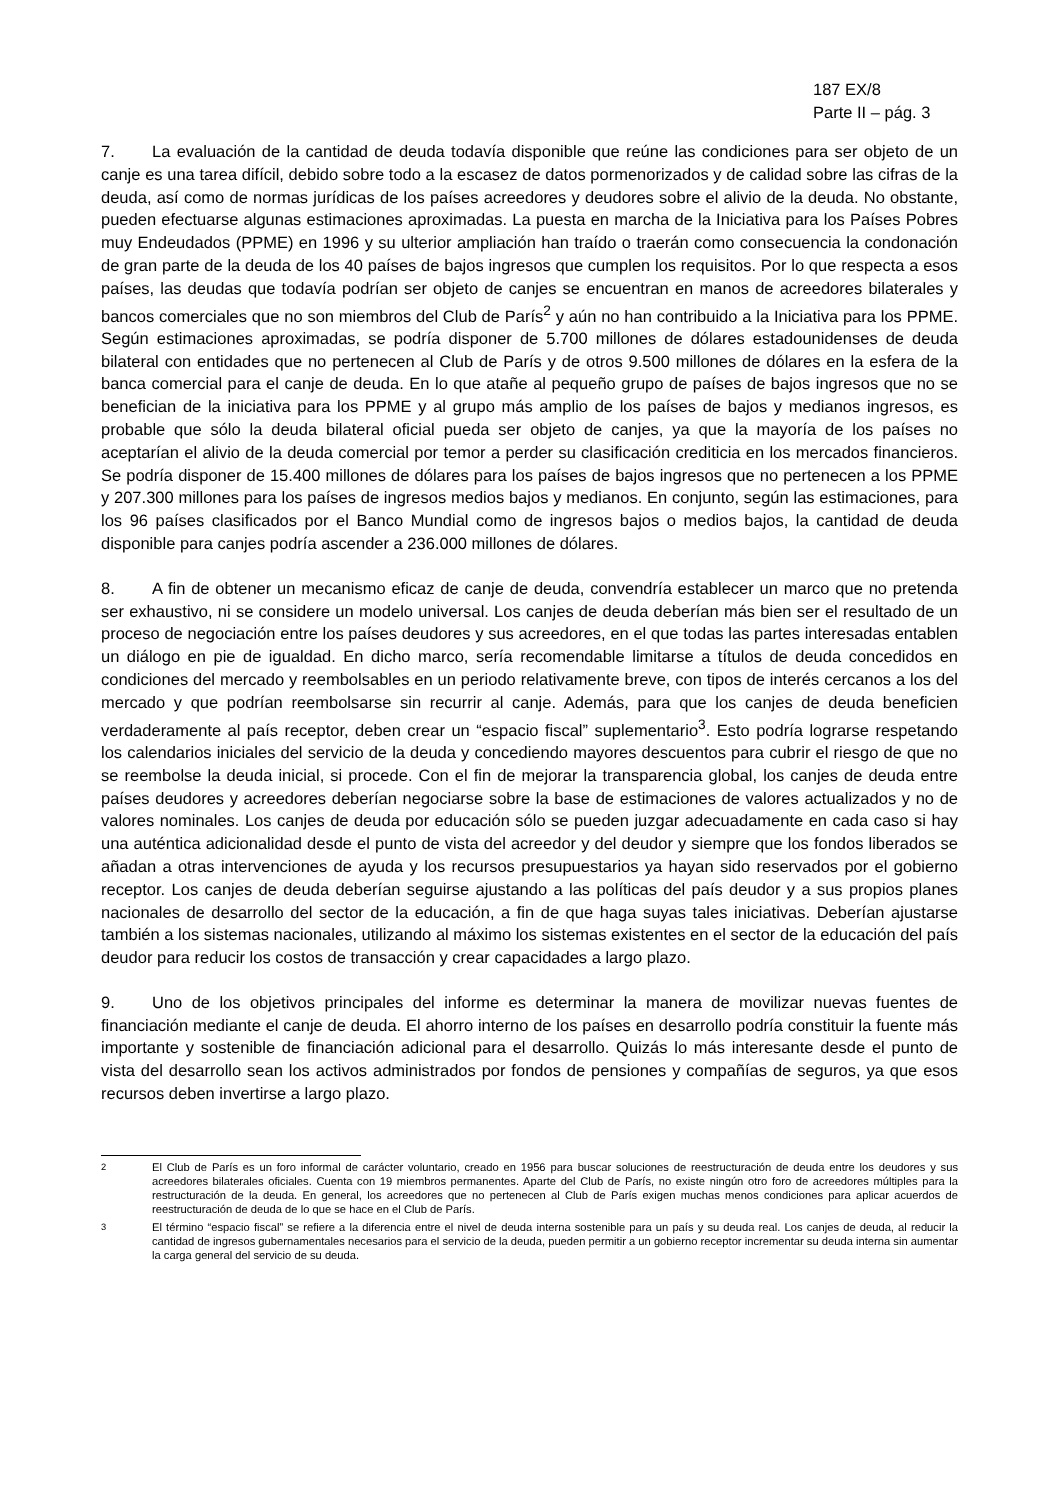187 EX/8
Parte II – pág. 3
7. La evaluación de la cantidad de deuda todavía disponible que reúne las condiciones para ser objeto de un canje es una tarea difícil, debido sobre todo a la escasez de datos pormenorizados y de calidad sobre las cifras de la deuda, así como de normas jurídicas de los países acreedores y deudores sobre el alivio de la deuda. No obstante, pueden efectuarse algunas estimaciones aproximadas. La puesta en marcha de la Iniciativa para los Países Pobres muy Endeudados (PPME) en 1996 y su ulterior ampliación han traído o traerán como consecuencia la condonación de gran parte de la deuda de los 40 países de bajos ingresos que cumplen los requisitos. Por lo que respecta a esos países, las deudas que todavía podrían ser objeto de canjes se encuentran en manos de acreedores bilaterales y bancos comerciales que no son miembros del Club de París<sup>2</sup> y aún no han contribuido a la Iniciativa para los PPME. Según estimaciones aproximadas, se podría disponer de 5.700 millones de dólares estadounidenses de deuda bilateral con entidades que no pertenecen al Club de París y de otros 9.500 millones de dólares en la esfera de la banca comercial para el canje de deuda. En lo que atañe al pequeño grupo de países de bajos ingresos que no se benefician de la iniciativa para los PPME y al grupo más amplio de los países de bajos y medianos ingresos, es probable que sólo la deuda bilateral oficial pueda ser objeto de canjes, ya que la mayoría de los países no aceptarían el alivio de la deuda comercial por temor a perder su clasificación crediticia en los mercados financieros. Se podría disponer de 15.400 millones de dólares para los países de bajos ingresos que no pertenecen a los PPME y 207.300 millones para los países de ingresos medios bajos y medianos. En conjunto, según las estimaciones, para los 96 países clasificados por el Banco Mundial como de ingresos bajos o medios bajos, la cantidad de deuda disponible para canjes podría ascender a 236.000 millones de dólares.
8. A fin de obtener un mecanismo eficaz de canje de deuda, convendría establecer un marco que no pretenda ser exhaustivo, ni se considere un modelo universal. Los canjes de deuda deberían más bien ser el resultado de un proceso de negociación entre los países deudores y sus acreedores, en el que todas las partes interesadas entablen un diálogo en pie de igualdad. En dicho marco, sería recomendable limitarse a títulos de deuda concedidos en condiciones del mercado y reembolsables en un periodo relativamente breve, con tipos de interés cercanos a los del mercado y que podrían reembolsarse sin recurrir al canje. Además, para que los canjes de deuda beneficien verdaderamente al país receptor, deben crear un “espacio fiscal” suplementario<sup>3</sup>. Esto podría lograrse respetando los calendarios iniciales del servicio de la deuda y concediendo mayores descuentos para cubrir el riesgo de que no se reembolse la deuda inicial, si procede. Con el fin de mejorar la transparencia global, los canjes de deuda entre países deudores y acreedores deberían negociarse sobre la base de estimaciones de valores actualizados y no de valores nominales. Los canjes de deuda por educación sólo se pueden juzgar adecuadamente en cada caso si hay una auténtica adicionalidad desde el punto de vista del acreedor y del deudor y siempre que los fondos liberados se añadan a otras intervenciones de ayuda y los recursos presupuestarios ya hayan sido reservados por el gobierno receptor. Los canjes de deuda deberían seguirse ajustando a las políticas del país deudor y a sus propios planes nacionales de desarrollo del sector de la educación, a fin de que haga suyas tales iniciativas. Deberían ajustarse también a los sistemas nacionales, utilizando al máximo los sistemas existentes en el sector de la educación del país deudor para reducir los costos de transacción y crear capacidades a largo plazo.
9. Uno de los objetivos principales del informe es determinar la manera de movilizar nuevas fuentes de financiación mediante el canje de deuda. El ahorro interno de los países en desarrollo podría constituir la fuente más importante y sostenible de financiación adicional para el desarrollo. Quizás lo más interesante desde el punto de vista del desarrollo sean los activos administrados por fondos de pensiones y compañías de seguros, ya que esos recursos deben invertirse a largo plazo.
<sup>2</sup> El Club de París es un foro informal de carácter voluntario, creado en 1956 para buscar soluciones de reestructuración de deuda entre los deudores y sus acreedores bilaterales oficiales. Cuenta con 19 miembros permanentes. Aparte del Club de París, no existe ningún otro foro de acreedores múltiples para la restructuración de la deuda. En general, los acreedores que no pertenecen al Club de París exigen muchas menos condiciones para aplicar acuerdos de reestructuración de deuda de lo que se hace en el Club de París.
<sup>3</sup> El término “espacio fiscal” se refiere a la diferencia entre el nivel de deuda interna sostenible para un país y su deuda real. Los canjes de deuda, al reducir la cantidad de ingresos gubernamentales necesarios para el servicio de la deuda, pueden permitir a un gobierno receptor incrementar su deuda interna sin aumentar la carga general del servicio de su deuda.